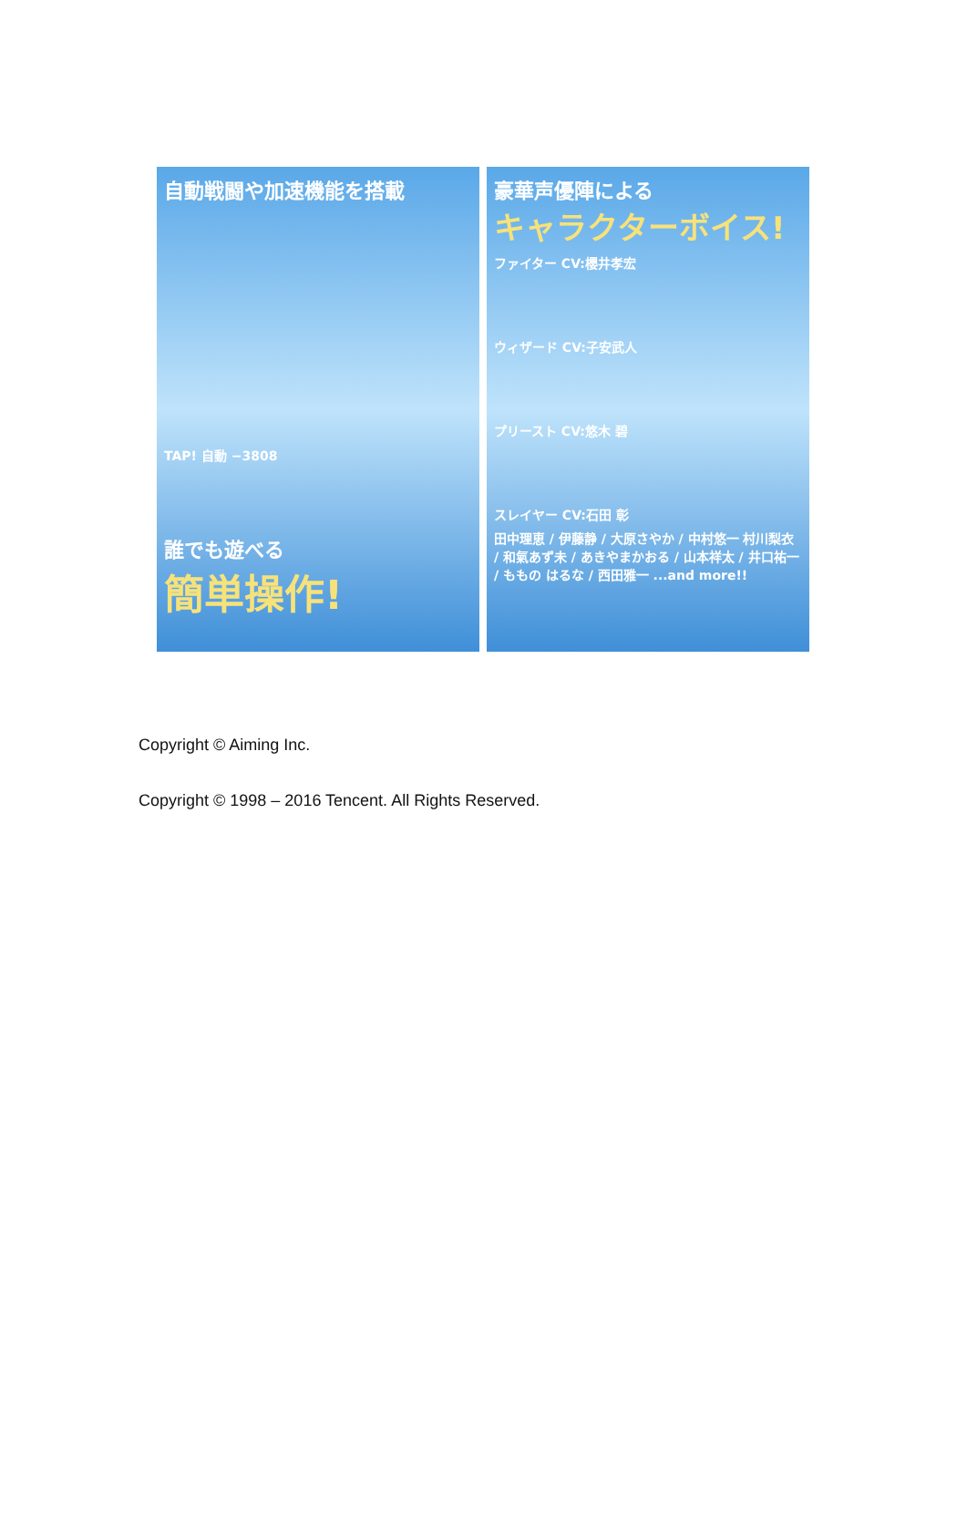自動戦闘や加速機能を搭載
TAP! 自動 −3808
誰でも遊べる
簡単操作!
豪華声優陣による
キャラクターボイス!
ファイター CV:櫻井孝宏
ウィザード CV:子安武人
プリースト CV:悠木 碧
スレイヤー CV:石田 彰
田中理恵 / 伊藤静 / 大原さやか / 中村悠一 村川梨衣 / 和氣あず未 / あきやまかおる / 山本祥太 / 井口祐一 / ももの はるな / 西田雅一 ...and more!!
Copyright © Aiming Inc.
Copyright © 1998 – 2016 Tencent. All Rights Reserved.